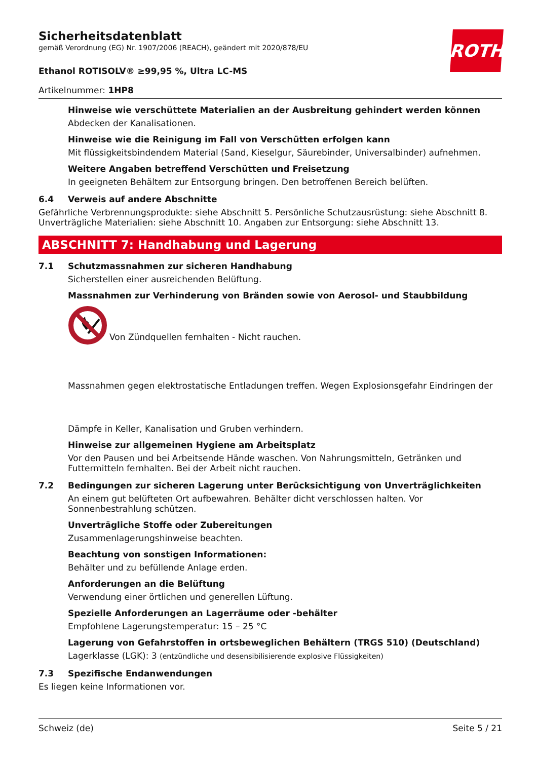ROTH
Sicherheitsdatenblatt
gemäß Verordnung (EG) Nr. 1907/2006 (REACH), geändert mit 2020/878/EU
Ethanol ROTISOLV® ≥99,95 %, Ultra LC-MS
Artikelnummer: 1HP8
Hinweise wie verschüttete Materialien an der Ausbreitung gehindert werden können
Abdecken der Kanalisationen.
Hinweise wie die Reinigung im Fall von Verschütten erfolgen kann
Mit flüssigkeitsbindendem Material (Sand, Kieselgur, Säurebinder, Universalbinder) aufnehmen.
Weitere Angaben betreffend Verschütten und Freisetzung
In geeigneten Behältern zur Entsorgung bringen. Den betroffenen Bereich belüften.
6.4 Verweis auf andere Abschnitte
Gefährliche Verbrennungsprodukte: siehe Abschnitt 5. Persönliche Schutzausrüstung: siehe Abschnitt 8. Unverträgliche Materialien: siehe Abschnitt 10. Angaben zur Entsorgung: siehe Abschnitt 13.
ABSCHNITT 7: Handhabung und Lagerung
7.1 Schutzmassnahmen zur sicheren Handhabung
Sicherstellen einer ausreichenden Belüftung.
Massnahmen zur Verhinderung von Bränden sowie von Aerosol- und Staubbildung
Von Zündquellen fernhalten - Nicht rauchen.
Massnahmen gegen elektrostatische Entladungen treffen. Wegen Explosionsgefahr Eindringen der
Dämpfe in Keller, Kanalisation und Gruben verhindern.
Hinweise zur allgemeinen Hygiene am Arbeitsplatz
Vor den Pausen und bei Arbeitsende Hände waschen. Von Nahrungsmitteln, Getränken und Futtermitteln fernhalten. Bei der Arbeit nicht rauchen.
7.2 Bedingungen zur sicheren Lagerung unter Berücksichtigung von Unverträglichkeiten
An einem gut belüfteten Ort aufbewahren. Behälter dicht verschlossen halten. Vor Sonnenbestrahlung schützen.
Unverträgliche Stoffe oder Zubereitungen
Zusammenlagerungshinweise beachten.
Beachtung von sonstigen Informationen:
Behälter und zu befüllende Anlage erden.
Anforderungen an die Belüftung
Verwendung einer örtlichen und generellen Lüftung.
Spezielle Anforderungen an Lagerräume oder -behälter
Empfohlene Lagerungstemperatur: 15 – 25 °C
Lagerung von Gefahrstoffen in ortsbeweglichen Behältern (TRGS 510) (Deutschland)
Lagerklasse (LGK): 3 (entzündliche und desensibilisierende explosive Flüssigkeiten)
7.3 Spezifische Endanwendungen
Es liegen keine Informationen vor.
Schweiz (de) Seite 5 / 21